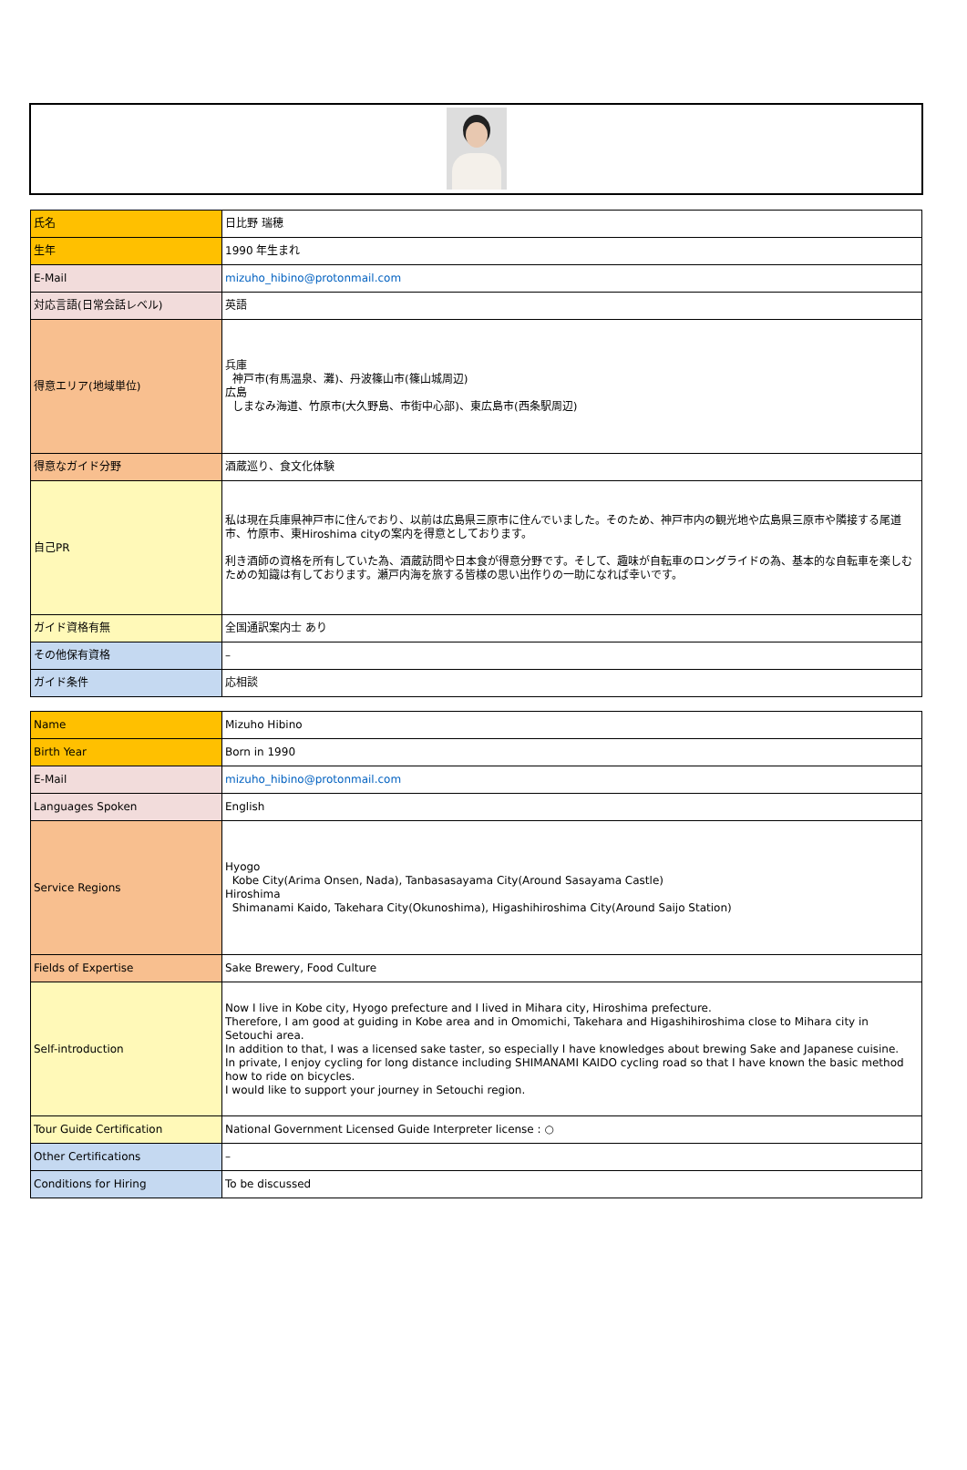| 氏名 | 日比野 瑞穂 |
| 生年 | 1990 年生まれ |
| E-Mail | mizuho_hibino@protonmail.com |
| 対応言語(日常会話レベル) | 英語 |
| 得意エリア(地域単位) | 兵庫 神戸市(有馬温泉、灘)、丹波篠山市(篠山城周辺) 広島 しまなみ海道、竹原市(大久野島、市街中心部)、東広島市(西条駅周辺) |
| 得意なガイド分野 | 酒蔵巡り、食文化体験 |
| 自己PR | 私は現在兵庫県神戸市に住んでおり、以前は広島県三原市に住んでいました。そのため、神戸市内の観光地や広島県三原市や隣接する尾道市、竹原市、東Hiroshima cityの案内を得意としております。 利き酒師の資格を所有していた為、酒蔵訪問や日本食が得意分野です。そして、趣味が自転車のロングライドの為、基本的な自転車を楽しむための知識は有しております。瀬戸内海を旅する皆様の思い出作りの一助になれば幸いです。 |
| ガイド資格有無 | 全国通訳案内士 あり |
| その他保有資格 | – |
| ガイド条件 | 応相談 |
| Name | Mizuho Hibino |
| Birth Year | Born in 1990 |
| E-Mail | mizuho_hibino@protonmail.com |
| Languages Spoken | English |
| Service Regions | Hyogo Kobe City(Arima Onsen, Nada), Tanbasasayama City(Around Sasayama Castle) Hiroshima Shimanami Kaido, Takehara City(Okunoshima), Higashihiroshima City(Around Saijo Station) |
| Fields of Expertise | Sake Brewery, Food Culture |
| Self-introduction | Now I live in Kobe city, Hyogo prefecture and I lived in Mihara city, Hiroshima prefecture. Therefore, I am good at guiding in Kobe area and in Omomichi, Takehara and Higashihiroshima close to Mihara city in Setouchi area. In addition to that, I was a licensed sake taster, so especially I have knowledges about brewing Sake and Japanese cuisine. In private, I enjoy cycling for long distance including SHIMANAMI KAIDO cycling road so that I have known the basic method how to ride on bicycles. I would like to support your journey in Setouchi region. |
| Tour Guide Certification | National Government Licensed Guide Interpreter license : ○ |
| Other Certifications | – |
| Conditions for Hiring | To be discussed |